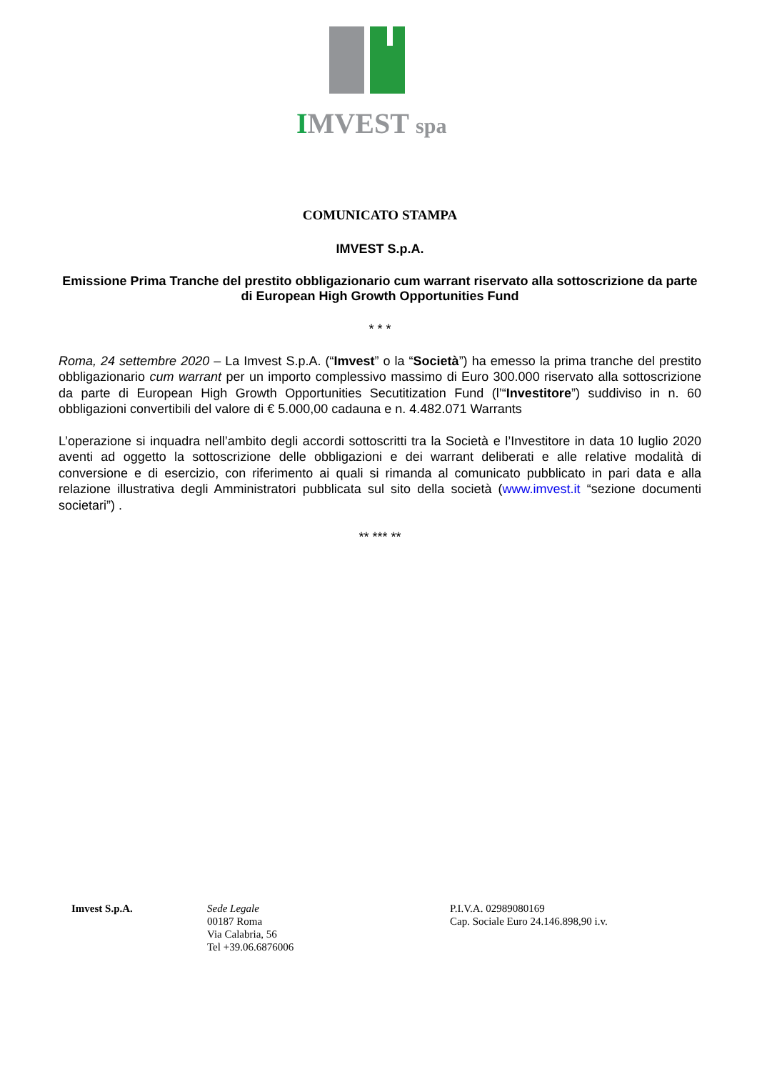IMVEST spa
COMUNICATO STAMPA
IMVEST S.p.A.
Emissione Prima Tranche del prestito obbligazionario cum warrant riservato alla sottoscrizione da parte di European High Growth Opportunities Fund
* * *
Roma, 24 settembre 2020 – La Imvest S.p.A. (“Imvest” o la “Società”) ha emesso la prima tranche del prestito obbligazionario cum warrant per un importo complessivo massimo di Euro 300.000 riservato alla sottoscrizione da parte di European High Growth Opportunities Secutitization Fund (l’“Investitore”) suddiviso in n. 60 obbligazioni convertibili del valore di € 5.000,00 cadauna e n. 4.482.071 Warrants
L’operazione si inquadra nell’ambito degli accordi sottoscritti tra la Società e l’Investitore in data 10 luglio 2020 aventi ad oggetto la sottoscrizione delle obbligazioni e dei warrant deliberati e alle relative modalità di conversione e di esercizio, con riferimento ai quali si rimanda al comunicato pubblicato in pari data e alla relazione illustrativa degli Amministratori pubblicata sul sito della società (www.imvest.it “sezione documenti societari”) .
** *** **
Imvest S.p.A. Sede Legale
00187 Roma
Via Calabria, 56
Tel +39.06.6876006
P.I.V.A. 02989080169
Cap. Sociale Euro 24.146.898,90 i.v.